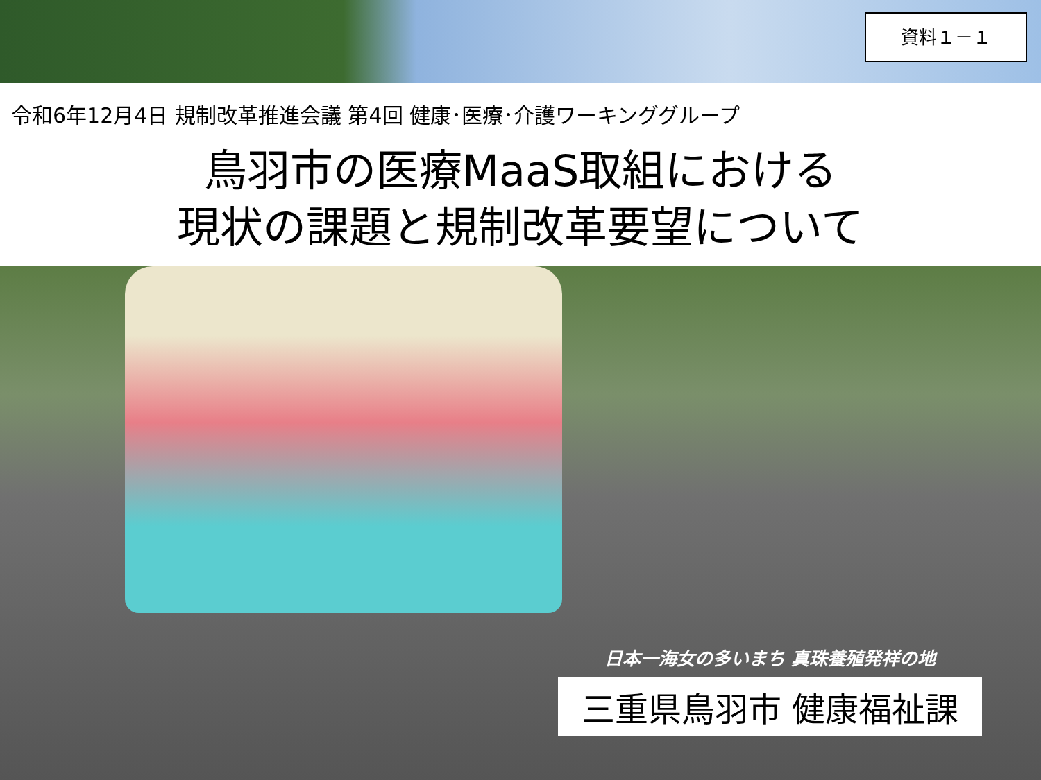資料１－１
令和6年12月4日 規制改革推進会議 第4回 健康･医療･介護ワーキンググループ
鳥羽市の医療MaaS取組における
現状の課題と規制改革要望について
日本一海女の多いまち 真珠養殖発祥の地
三重県鳥羽市 健康福祉課